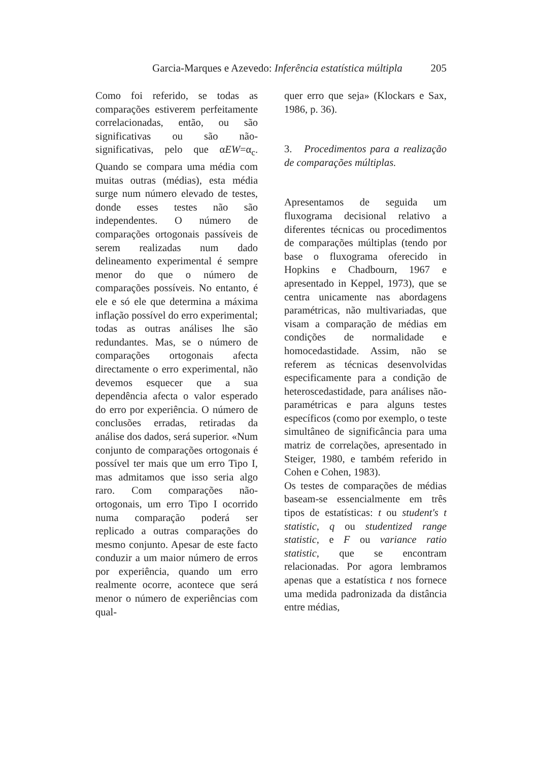Garcia-Marques e Azevedo: Inferência estatística múltipla 205
Como foi referido, se todas as comparações estiverem perfeitamente correlacionadas, então, ou são significativas ou são não-significativas, pelo que αEW=α<sub>c</sub>. Quando se compara uma média com muitas outras (médias), esta média surge num número elevado de testes, donde esses testes não são independentes. O número de comparações ortogonais passíveis de serem realizadas num dado delineamento experimental é sempre menor do que o número de comparações possíveis. No entanto, é ele e só ele que determina a máxima inflação possível do erro experimental; todas as outras análises lhe são redundantes. Mas, se o número de comparações ortogonais afecta directamente o erro experimental, não devemos esquecer que a sua dependência afecta o valor esperado do erro por experiência. O número de conclusões erradas, retiradas da análise dos dados, será superior. «Num conjunto de comparações ortogonais é possível ter mais que um erro Tipo I, mas admitamos que isso seria algo raro. Com comparações não-ortogonais, um erro Tipo I ocorrido numa comparação poderá ser replicado a outras comparações do mesmo conjunto. Apesar de este facto conduzir a um maior número de erros por experiência, quando um erro realmente ocorre, acontece que será menor o número de experiências com qual-
quer erro que seja» (Klockars e Sax, 1986, p. 36).
3. Procedimentos para a realização de comparações múltiplas.
Apresentamos de seguida um fluxograma decisional relativo a diferentes técnicas ou procedimentos de comparações múltiplas (tendo por base o fluxograma oferecido in Hopkins e Chadbourn, 1967 e apresentado in Keppel, 1973), que se centra unicamente nas abordagens paramétricas, não multivariadas, que visam a comparação de médias em condições de normalidade e homocedastidade. Assim, não se referem as técnicas desenvolvidas especificamente para a condição de heteroscedastidade, para análises não-paramétricas e para alguns testes específicos (como por exemplo, o teste simultâneo de significância para uma matriz de correlações, apresentado in Steiger, 1980, e também referido in Cohen e Cohen, 1983).
Os testes de comparações de médias baseam-se essencialmente em três tipos de estatísticas: t ou student's t statistic, q ou studentized range statistic, e F ou variance ratio statistic, que se encontram relacionadas. Por agora lembramos apenas que a estatística t nos fornece uma medida padronizada da distância entre médias,